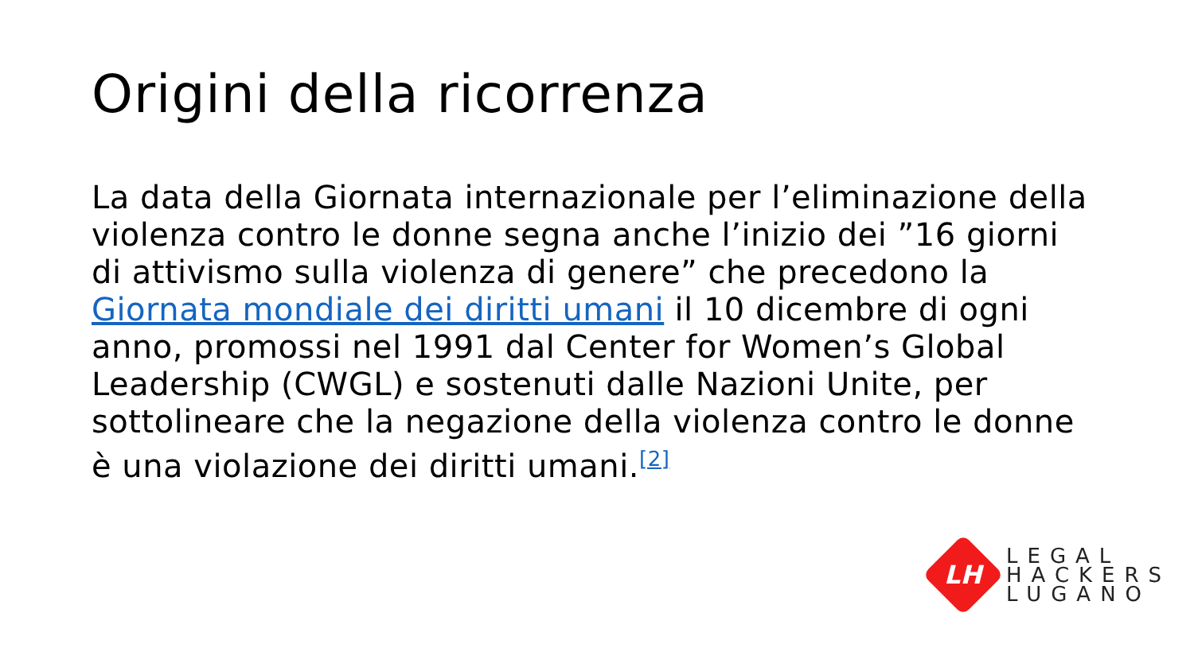Origini della ricorrenza
La data della Giornata internazionale per l’eliminazione della violenza contro le donne segna anche l’inizio dei ”16 giorni di attivismo sulla violenza di genere” che precedono la Giornata mondiale dei diritti umani il 10 dicembre di ogni anno, promossi nel 1991 dal Center for Women’s Global Leadership (CWGL) e sostenuti dalle Nazioni Unite, per sottolineare che la negazione della violenza contro le donne è una violazione dei diritti umani.<sup>[2]</sup>
LH
LEGAL
HACKERS
LUGANO